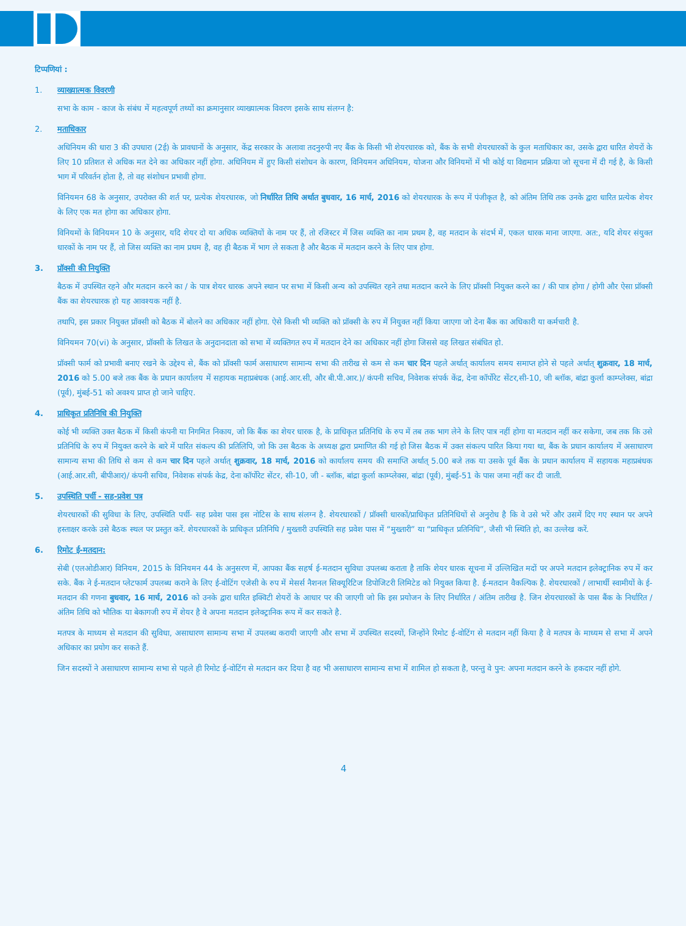टिप्पणियां :
1. व्याख्यात्मक विवरणी
सभा के काम - काज के संबंध में महत्वपूर्ण तथ्यों का क्रमानुसार व्याख्यात्मक विवरण इसके साथ संलग्न है:
2. मताधिकार
अधिनियम की धारा 3 की उपधारा (2ई) के प्रावधानों के अनुसार, केंद्र सरकार के अलावा तदनुरुपी नए बैंक के किसी भी शेयरधारक को, बैंक के सभी शेयरधारकों के कुल मताधिकार का, उसके द्वारा धारित शेयरों के लिए 10 प्रतिशत से अधिक मत देने का अधिकार नहीं होगा. अधिनियम में हुए किसी संशोधन के कारण, विनियमन अधिनियम, योजना और विनियमों में भी कोई या विद्यमान प्रक्रिया जो सूचना में दी गई है, के किसी भाग में परिवर्तन होता है, तो वह संशोधन प्रभावी होगा.
विनियमन 68 के अनुसार, उपरोक्त की शर्त पर, प्रत्येक शेयरधारक, जो निर्धारित तिथि अर्थात बुधवार, 16 मार्च, 2016 को शेयरधारक के रूप में पंजीकृत है, को अंतिम तिथि तक उनके द्वारा धारित प्रत्येक शेयर के लिए एक मत होगा का अधिकार होगा.
विनियमों के विनियमन 10 के अनुसार, यदि शेयर दो या अधिक व्यक्तियों के नाम पर हैं, तो रजिस्टर में जिस व्यक्ति का नाम प्रथम है, वह मतदान के संदर्भ में, एकल धारक माना जाएगा. अत:, यदि शेयर संयुक्त धारकों के नाम पर हैं, तो जिस व्यक्ति का नाम प्रथम है, वह ही बैठक में भाग ले सकता है और बैठक में मतदान करने के लिए पात्र होगा.
3. प्रॉक्सी की नियुक्ति
बैठक में उपस्थित रहने और मतदान करने का / के पात्र शेयर धारक अपने स्थान पर सभा में किसी अन्य को उपस्थित रहने तथा मतदान करने के लिए प्रॉक्सी नियुक्त करने का / की पात्र होगा / होगी और ऐसा प्रॉक्सी बैंक का शेयरधारक हो यह आवश्यक नहीं है.
तथापि, इस प्रकार नियुक्त प्रॉक्सी को बैठक में बोलने का अधिकार नहीं होगा. ऐसे किसी भी व्यक्ति को प्रॉक्सी के रुप में नियुक्त नहीं किया जाएगा जो देना बैंक का अधिकारी या कर्मचारी है.
विनियमन 70(vi) के अनुसार, प्रॉक्सी के लिखत के अनुदानदाता को सभा में व्यक्तिगत रुप में मतदान देने का अधिकार नहीं होगा जिससे वह लिखत संबंधित हो.
प्रॉक्सी फार्म को प्रभावी बनाए रखने के उद्देश्य से, बैंक को प्रॉक्सी फार्म असाधारण सामान्य सभा की तारीख से कम से कम चार दिन पहले अर्थात् कार्यालय समय समाप्त होने से पहले अर्थात् शुक्रवार, 18 मार्च, 2016 को 5.00 बजे तक बैंक के प्रधान कार्यालय में सहायक महाप्रबंधक (आई.आर.सी, और बी.पी.आर.)/ कंपनी सचिव, निवेशक संपर्क केंद्र, देना कॉर्पोरेट सेंटर,सी-10, जी ब्लॉक, बांद्रा कुर्ला काम्प्लेक्स, बांद्रा (पूर्व), मुंबई-51 को अवश्य प्राप्त हो जाने चाहिए.
4. प्राधिकृत प्रतिनिधि की नियुक्ति
कोई भी व्यक्ति उक्त बैठक में किसी कंपनी या निगमित निकाय, जो कि बैंक का शेयर धारक है, के प्राधिकृत प्रतिनिधि के रुप में तब तक भाग लेने के लिए पात्र नहीं होगा या मतदान नहीं कर सकेगा, जब तक कि उसे प्रतिनिधि के रुप में नियुक्त करने के बारे में पारित संकल्प की प्रतिलिपि, जो कि उस बैठक के अध्यक्ष द्वारा प्रमाणित की गई हो जिस बैठक में उक्त संकल्प पारित किया गया था, बैंक के प्रधान कार्यालय में असाधारण सामान्य सभा की तिथि से कम से कम चार दिन पहले अर्थात् शुक्रवार, 18 मार्च, 2016 को कार्यालय समय की समाप्ति अर्थात् 5.00 बजे तक या उसके पूर्व बैंक के प्रधान कार्यालय में सहायक महाप्रबंधक (आई.आर.सी, बीपीआर)/ कंपनी सचिव, निवेशक संपर्क केद्र, देना कॉर्पोरेट सेंटर, सी-10, जी - ब्लॉक, बांद्रा कुर्ला काम्प्लेक्स, बांद्रा (पूर्व), मुंबई-51 के पास जमा नहीं कर दी जाती.
5. उपस्थिति पर्ची - सह-प्रवेश पत्र
शेयरधारकों की सुविधा के लिए, उपस्थिति पर्ची- सह प्रवेश पास इस नोटिस के साथ संलग्न है. शेयरधारकों / प्रॉक्सी धारकों/प्राधिकृत प्रतिनिधियों से अनुरोध है कि वे उसे भरें और उसमें दिए गए स्थान पर अपने हस्ताक्षर करके उसे बैठक स्थल पर प्रस्तुत करें. शेयरधारकों के प्राधिकृत प्रतिनिघि / मुख्तारी उपस्थिति सह प्रवेश पास में “मुख्तारी” या “प्राधिकृत प्रतिनिधि”, जैसी भी स्थिति हो, का उल्लेख करें.
6. रिमोट ई-मतदान:
सेबी (एलओडीआर) विनियम, 2015 के विनियमन 44 के अनुसरण में, आपका बैंक सहर्ष ई-मतदान सुविधा उपलब्ध कराता है ताकि शेयर धारक सूचना में उल्लिखित मदों पर अपने मतदान इलेक्ट्रानिक रुप में कर सके. बैंक ने ई-मतदान प्लेटफार्म उपलब्ध कराने के लिए ई-वोटिंग एजेसी के रुप में मेसर्स नैशनल सिक्यूरिटिज डिपोजिटरी लिमिटेड को नियुक्त किया है. ई-मतदान वैकल्पिक है. शेयरधारकों / लाभार्थी स्वामीयों के ई-मतदान की गणना बुधवार, 16 मार्च, 2016 को उनके द्वारा धारित इक्विटी शेयरों के आधार पर की जाएगी जो कि इस प्रयोजन के लिए निर्धारित / अंतिम तारीख है. जिन शेयरधारकों के पास बैंक के निर्धारित / अंतिम तिथि को भौतिक या बेकागजी रुप में शेयर है वे अपना मतदान इलेक्ट्रानिक रूप में कर सकते है.
मतपत्र के माध्यम से मतदान की सुविधा, असाधारण सामान्य सभा में उपलब्ध करायी जाएगी और सभा में उपस्थित सदस्यों, जिन्होंने रिमोट ई-वोटिंग से मतदान नहीं किया है वे मतपत्र के माध्यम से सभा में अपने अधिकार का प्रयोग कर सकते हैं.
जिन सदस्यों ने असाधारण सामान्य सभा से पहले ही रिमोट ई-वोटिंग से मतदान कर दिया है वह भी असाधारण सामान्य सभा में शामिल हो सकता है, परन्तु वे पुन: अपना मतदान करने के हकदार नहीं होगे.
4